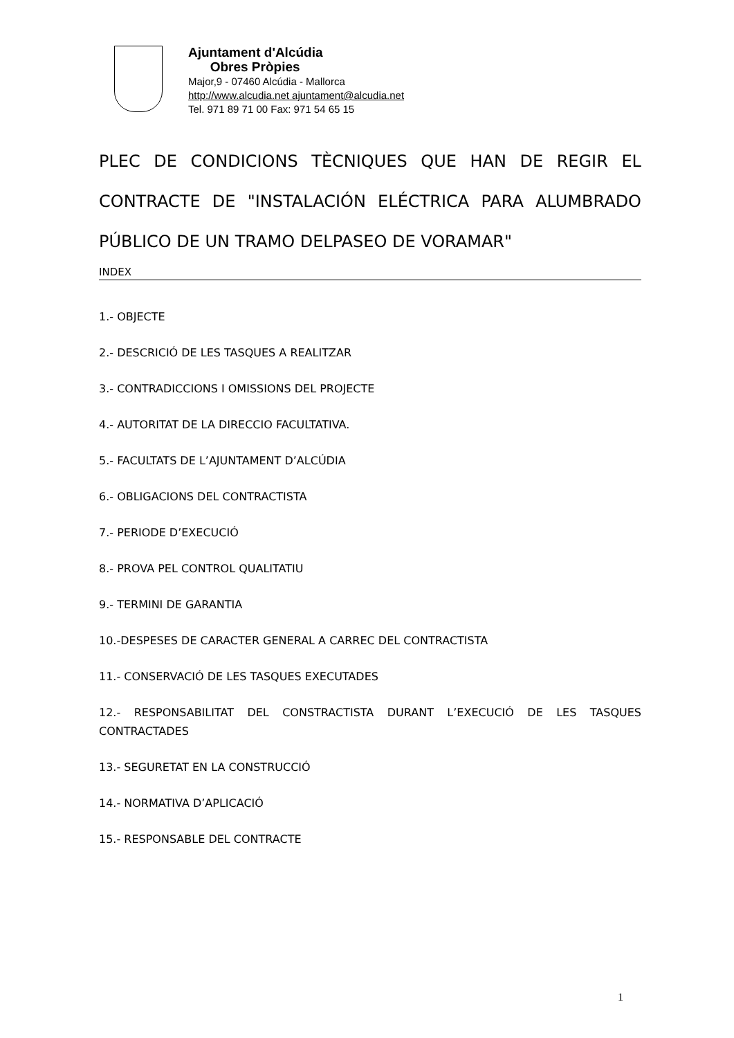Ajuntament d'Alcúdia
Obres Pròpies
Major,9 - 07460 Alcúdia - Mallorca
http://www.alcudia.net ajuntament@alcudia.net
Tel. 971 89 71 00 Fax: 971 54 65 15
PLEC DE CONDICIONS TÈCNIQUES QUE HAN DE REGIR EL CONTRACTE DE "INSTALACIÓN ELÉCTRICA PARA ALUMBRADO PÚBLICO DE UN TRAMO DELPASEO DE VORAMAR"
INDEX
1.- OBJECTE
2.- DESCRICIÓ DE LES TASQUES A REALITZAR
3.- CONTRADICCIONS I OMISSIONS DEL PROJECTE
4.- AUTORITAT DE LA DIRECCIO FACULTATIVA.
5.- FACULTATS DE L’AJUNTAMENT D’ALCÚDIA
6.- OBLIGACIONS DEL CONTRACTISTA
7.- PERIODE D’EXECUCIÓ
8.- PROVA PEL CONTROL QUALITATIU
9.- TERMINI DE GARANTIA
10.-DESPESES DE CARACTER GENERAL A CARREC DEL CONTRACTISTA
11.- CONSERVACIÓ DE LES TASQUES EXECUTADES
12.- RESPONSABILITAT DEL CONSTRACTISTA DURANT L’EXECUCIÓ DE LES TASQUES CONTRACTADES
13.- SEGURETAT EN LA CONSTRUCCIÓ
14.- NORMATIVA D’APLICACIÓ
15.- RESPONSABLE DEL CONTRACTE
1